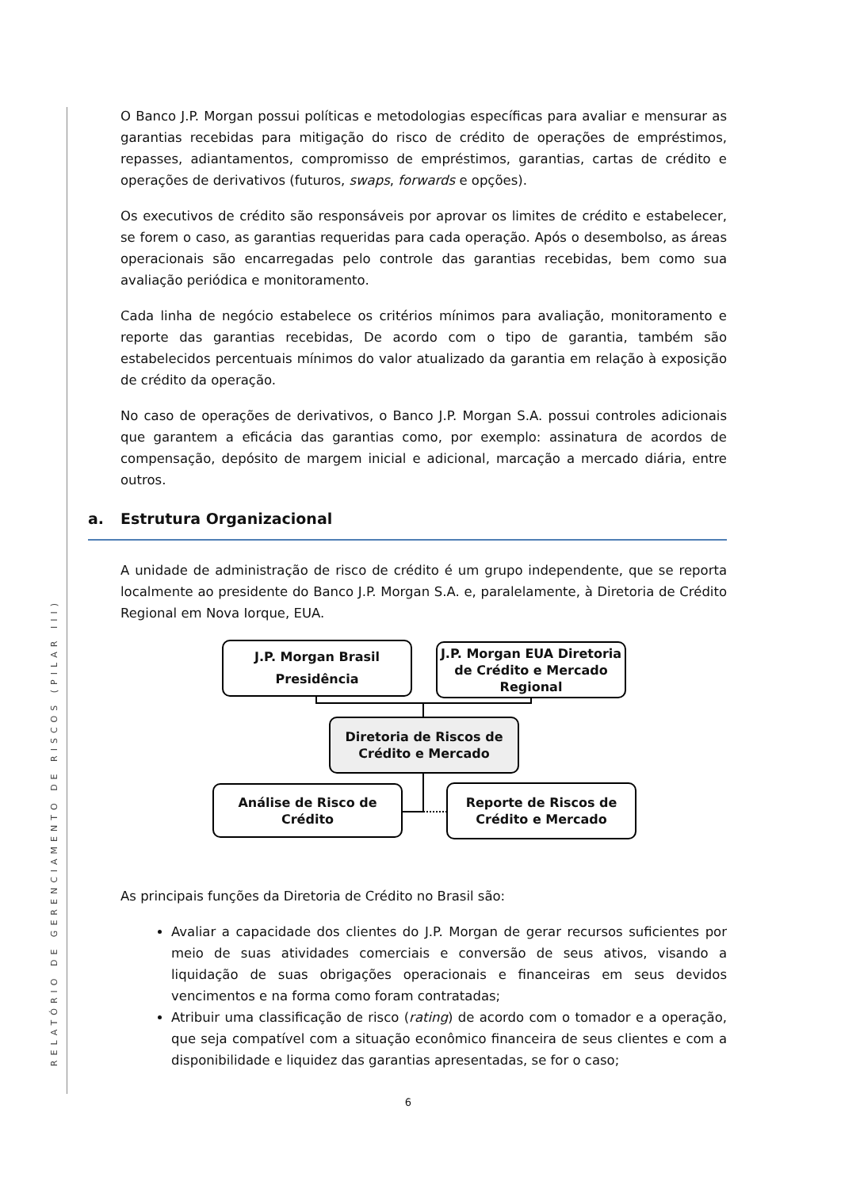RELATÓRIO DE GERENCIAMENTO DE RISCOS (PILAR III)
O Banco J.P. Morgan possui políticas e metodologias específicas para avaliar e mensurar as garantias recebidas para mitigação do risco de crédito de operações de empréstimos, repasses, adiantamentos, compromisso de empréstimos, garantias, cartas de crédito e operações de derivativos (futuros, swaps, forwards e opções).
Os executivos de crédito são responsáveis por aprovar os limites de crédito e estabelecer, se forem o caso, as garantias requeridas para cada operação. Após o desembolso, as áreas operacionais são encarregadas pelo controle das garantias recebidas, bem como sua avaliação periódica e monitoramento.
Cada linha de negócio estabelece os critérios mínimos para avaliação, monitoramento e reporte das garantias recebidas, De acordo com o tipo de garantia, também são estabelecidos percentuais mínimos do valor atualizado da garantia em relação à exposição de crédito da operação.
No caso de operações de derivativos, o Banco J.P. Morgan S.A. possui controles adicionais que garantem a eficácia das garantias como, por exemplo: assinatura de acordos de compensação, depósito de margem inicial e adicional, marcação a mercado diária, entre outros.
a. Estrutura Organizacional
A unidade de administração de risco de crédito é um grupo independente, que se reporta localmente ao presidente do Banco J.P. Morgan S.A. e, paralelamente, à Diretoria de Crédito Regional em Nova Iorque, EUA.
J.P. Morgan Brasil
Presidência
J.P. Morgan EUA Diretoria de Crédito e Mercado Regional
Diretoria de Riscos de
Crédito e Mercado
Análise de Risco de Crédito
Reporte de Riscos de Crédito e Mercado
As principais funções da Diretoria de Crédito no Brasil são:
Avaliar a capacidade dos clientes do J.P. Morgan de gerar recursos suficientes por meio de suas atividades comerciais e conversão de seus ativos, visando a liquidação de suas obrigações operacionais e financeiras em seus devidos vencimentos e na forma como foram contratadas;
Atribuir uma classificação de risco (rating) de acordo com o tomador e a operação, que seja compatível com a situação econômico financeira de seus clientes e com a disponibilidade e liquidez das garantias apresentadas, se for o caso;
6